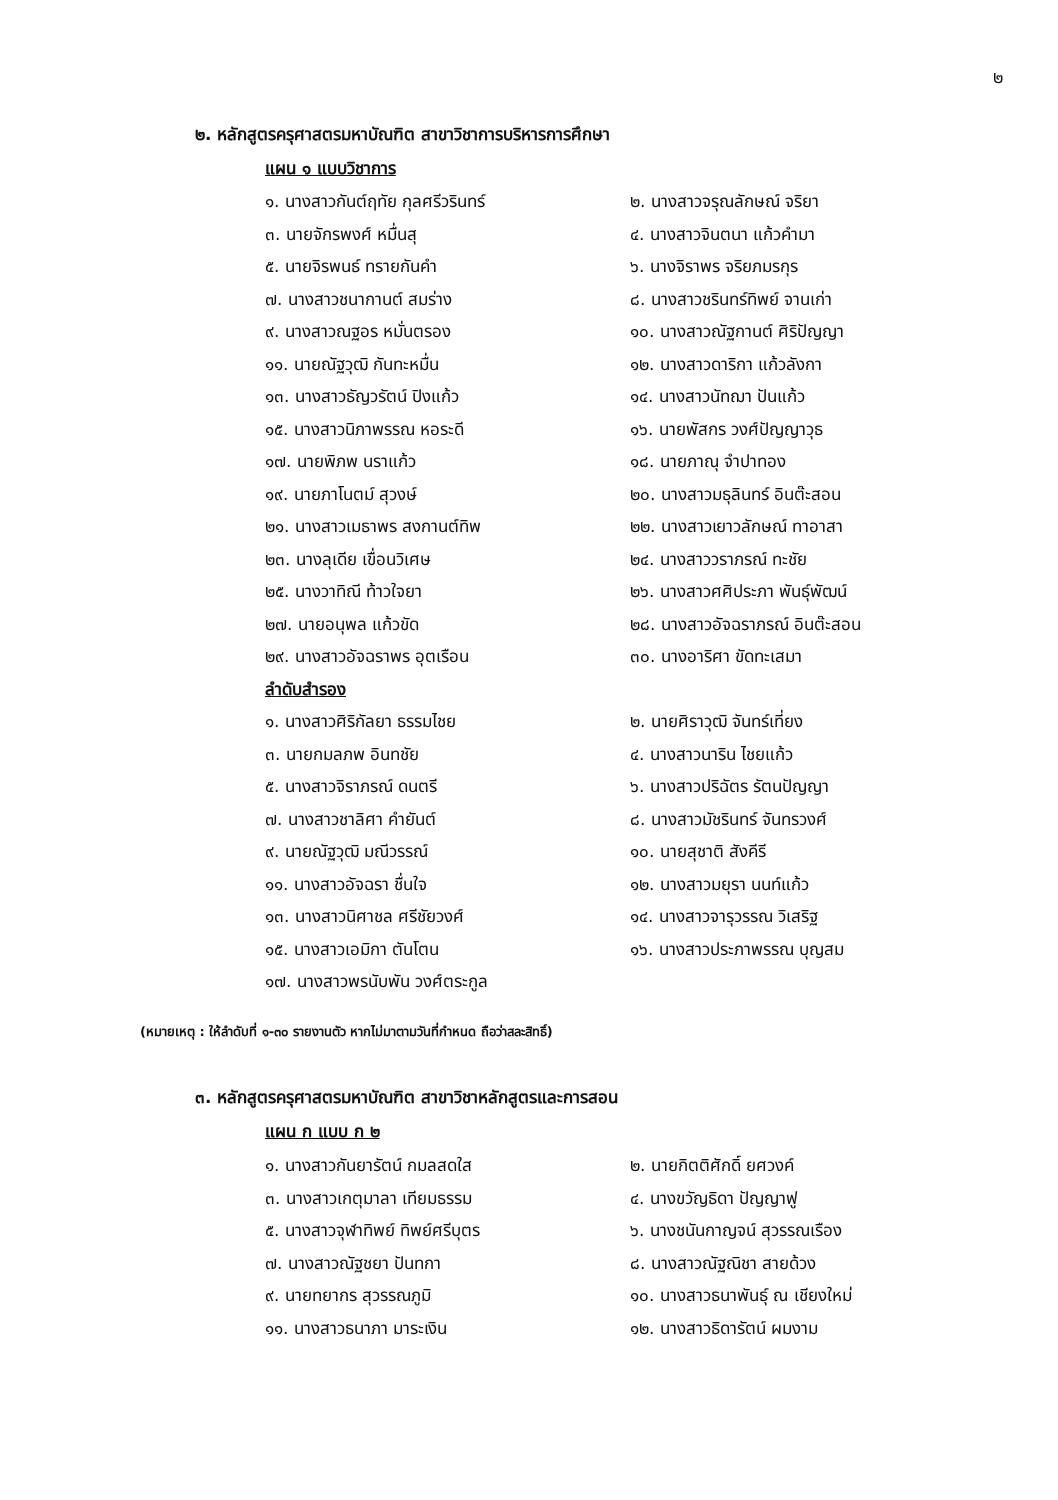๒
๒. หลักสูตรครุศาสตรมหาบัณฑิต สาขาวิชาการบริหารการศึกษา
แผน ๑ แบบวิชาการ
| ๑. นางสาวกันต์ฤทัย กุลศรีวรินทร์ | ๒. นางสาวจรุณลักษณ์ จริยา |
| ๓. นายจักรพงศ์ หมื่นสุ | ๔. นางสาวจินตนา แก้วคำมา |
| ๕. นายจิรพนธ์ ทรายกันคำ | ๖. นางจิราพร จริยภมรกุร |
| ๗. นางสาวชนากานต์ สมร่าง | ๘. นางสาวชรินทร์ทิพย์ จานเก่า |
| ๙. นางสาวณฐอร หมั่นตรอง | ๑๐. นางสาวณัฐกานต์ ศิริปัญญา |
| ๑๑. นายณัฐวุฒิ กันทะหมื่น | ๑๒. นางสาวดาริกา แก้วลังกา |
| ๑๓. นางสาวธัญวรัตน์ ปิงแก้ว | ๑๔. นางสาวนัทฌา ปันแก้ว |
| ๑๕. นางสาวนิภาพรรณ หอระดี | ๑๖. นายพัสกร วงศ์ปัญญาวุธ |
| ๑๗. นายพิภพ นราแก้ว | ๑๘. นายภาณุ จำปาทอง |
| ๑๙. นายภาโนตม์ สุวงษ์ | ๒๐. นางสาวมธุลินทร์ อินต๊ะสอน |
| ๒๑. นางสาวเมธาพร สงกานต์ทิพ | ๒๒. นางสาวเยาวลักษณ์ ทาอาสา |
| ๒๓. นางลุเดีย เขื่อนวิเศษ | ๒๔. นางสาววราภรณ์ ทะชัย |
| ๒๕. นางวาทิณี ท้าวใจยา | ๒๖. นางสาวศศิประภา พันธุ์พัฒน์ |
| ๒๗. นายอนุพล แก้วขัด | ๒๘. นางสาวอัจฉราภรณ์ อินต๊ะสอน |
| ๒๙. นางสาวอัจฉราพร อุตเรือน | ๓๐. นางอาริศา ขัดทะเสมา |
| ลำดับสำรอง | |
| ๑. นางสาวศิริกัลยา ธรรมไชย | ๒. นายศิราวุฒิ จันทร์เที่ยง |
| ๓. นายกมลภพ อินทชัย | ๔. นางสาวนาริน ไชยแก้ว |
| ๕. นางสาวจิราภรณ์ ดนตรี | ๖. นางสาวปริฉัตร รัตนปัญญา |
| ๗. นางสาวชาลิศา คำยันต์ | ๘. นางสาวมัชรินทร์ จันทรวงศ์ |
| ๙. นายณัฐวุฒิ มณีวรรณ์ | ๑๐. นายสุชาติ สังคีรี |
| ๑๑. นางสาวอัจฉรา ชื่นใจ | ๑๒. นางสาวมยุรา นนท์แก้ว |
| ๑๓. นางสาวนิศาชล ศรีชัยวงศ์ | ๑๔. นางสาวจารุวรรณ วิเสริฐ |
| ๑๕. นางสาวเอมิกา ตันโตน | ๑๖. นางสาวประภาพรรณ บุญสม |
| ๑๗. นางสาวพรนับพัน วงศ์ตระกูล | |
(หมายเหตุ : ให้ลำดับที่ ๑-๓๐ รายงานตัว หากไม่มาตามวันที่กำหนด ถือว่าสละสิทธิ์)
๓. หลักสูตรครุศาสตรมหาบัณฑิต สาขาวิชาหลักสูตรและการสอน
แผน ก แบบ ก ๒
| ๑. นางสาวกันยารัตน์ กมลสดใส | ๒. นายกิตติศักดิ์ ยศวงค์ |
| ๓. นางสาวเกตุมาลา เทียมธรรม | ๔. นางขวัญธิดา ปัญญาฟู |
| ๕. นางสาวจุฬาทิพย์ ทิพย์ศรีบุตร | ๖. นางชนันกาญจน์ สุวรรณเรือง |
| ๗. นางสาวณัฐชยา ปันทกา | ๘. นางสาวณัฐณิชา สายด้วง |
| ๙. นายทยากร สุวรรณภูมิ | ๑๐. นางสาวธนาพันธุ์ ณ เชียงใหม่ |
| ๑๑. นางสาวธนาภา มาระเงิน | ๑๒. นางสาวธิดารัตน์ ผมงาม |